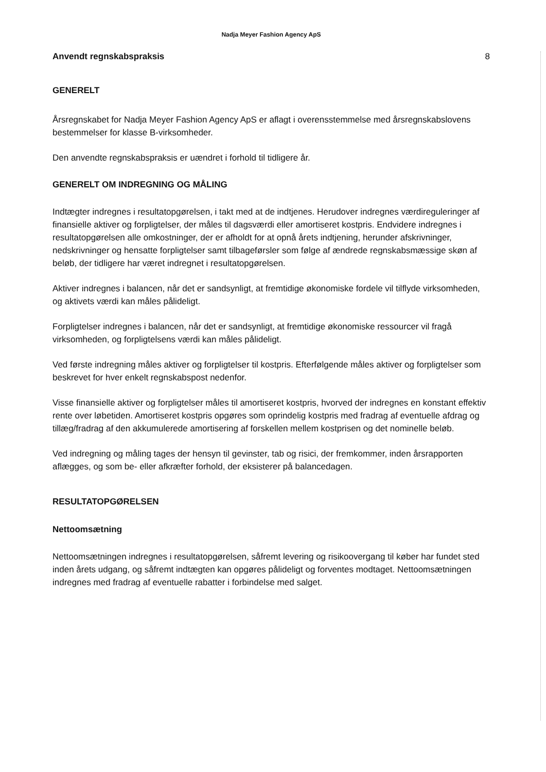Nadja Meyer Fashion Agency ApS
Anvendt regnskabspraksis 8
GENERELT
Årsregnskabet for Nadja Meyer Fashion Agency ApS er aflagt i overensstemmelse med årsregnskabslovens bestemmelser for klasse B-virksomheder.
Den anvendte regnskabspraksis er uændret i forhold til tidligere år.
GENERELT OM INDREGNING OG MÅLING
Indtægter indregnes i resultatopgørelsen, i takt med at de indtjenes. Herudover indregnes værdireguleringer af finansielle aktiver og forpligtelser, der måles til dagsværdi eller amortiseret kostpris. Endvidere indregnes i resultatopgørelsen alle omkostninger, der er afholdt for at opnå årets indtjening, herunder afskrivninger, nedskrivninger og hensatte forpligtelser samt tilbageførsler som følge af ændrede regnskabsmæssige skøn af beløb, der tidligere har været indregnet i resultatopgørelsen.
Aktiver indregnes i balancen, når det er sandsynligt, at fremtidige økonomiske fordele vil tilflyde virksomheden, og aktivets værdi kan måles pålideligt.
Forpligtelser indregnes i balancen, når det er sandsynligt, at fremtidige økonomiske ressourcer vil fragå virksomheden, og forpligtelsens værdi kan måles pålideligt.
Ved første indregning måles aktiver og forpligtelser til kostpris. Efterfølgende måles aktiver og forpligtelser som beskrevet for hver enkelt regnskabspost nedenfor.
Visse finansielle aktiver og forpligtelser måles til amortiseret kostpris, hvorved der indregnes en konstant effektiv rente over løbetiden. Amortiseret kostpris opgøres som oprindelig kostpris med fradrag af eventuelle afdrag og tillæg/fradrag af den akkumulerede amortisering af forskellen mellem kostprisen og det nominelle beløb.
Ved indregning og måling tages der hensyn til gevinster, tab og risici, der fremkommer, inden årsrapporten aflægges, og som be- eller afkræfter forhold, der eksisterer på balancedagen.
RESULTATOPGØRELSEN
Nettoomsætning
Nettoomsætningen indregnes i resultatopgørelsen, såfremt levering og risikoovergang til køber har fundet sted inden årets udgang, og såfremt indtægten kan opgøres pålideligt og forventes modtaget. Nettoomsætningen indregnes med fradrag af eventuelle rabatter i forbindelse med salget.